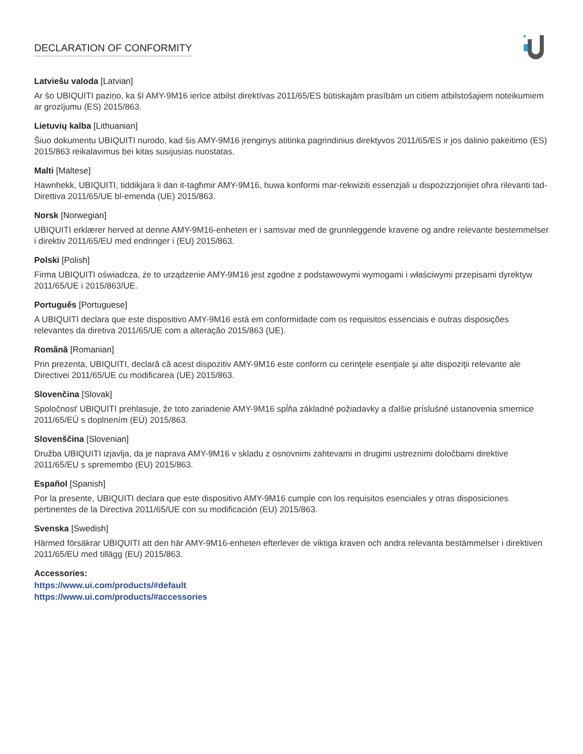DECLARATION OF CONFORMITY
Latviešu valoda [Latvian]
Ar šo UBIQUITI paziņo, ka šī AMY-9M16 ierīce atbilst direktīvas 2011/65/ES būtiskajām prasībām un citiem atbilstošajiem noteikumiem ar grozījumu (ES) 2015/863.
Lietuvių kalba [Lithuanian]
Šiuo dokumentu UBIQUITI nurodo, kad šis AMY-9M16 įrenginys atitinka pagrindinius direktyvos 2011/65/ES ir jos dalinio pakeitimo (ES) 2015/863 reikalavimus bei kitas susijusias nuostatas.
Malti [Maltese]
Hawnhekk, UBIQUITI, tiddikjara li dan it-tagħmir AMY-9M16, huwa konformi mar-rekwiżiti essenzjali u dispożizzjonijiet oħra rilevanti tad-Direttiva 2011/65/UE bl-emenda (UE) 2015/863.
Norsk [Norwegian]
UBIQUITI erklærer herved at denne AMY-9M16-enheten er i samsvar med de grunnleggende kravene og andre relevante bestemmelser i direktiv 2011/65/EU med endringer i (EU) 2015/863.
Polski [Polish]
Firma UBIQUITI oświadcza, że to urządzenie AMY-9M16 jest zgodne z podstawowymi wymogami i właściwymi przepisami dyrektyw 2011/65/UE i 2015/863/UE.
Português [Portuguese]
A UBIQUITI declara que este dispositivo AMY-9M16 está em conformidade com os requisitos essenciais e outras disposições relevantes da diretiva 2011/65/UE com a alteração 2015/863 (UE).
Română [Romanian]
Prin prezenta, UBIQUITI, declară că acest dispozitiv AMY-9M16 este conform cu cerinţele esenţiale şi alte dispoziţii relevante ale Directivei 2011/65/UE cu modificarea (UE) 2015/863.
Slovenčina [Slovak]
Spoločnosť UBIQUITI prehlasuje, že toto zariadenie AMY-9M16 spĺňa základné požiadavky a ďalšie príslušné ustanovenia smernice 2011/65/EÚ s doplnením (EÚ) 2015/863.
Slovenščina [Slovenian]
Družba UBIQUITI izjavlja, da je naprava AMY-9M16 v skladu z osnovnimi zahtevami in drugimi ustreznimi določbami direktive 2011/65/EU s spremembo (EU) 2015/863.
Español [Spanish]
Por la presente, UBIQUITI declara que este dispositivo AMY-9M16 cumple con los requisitos esenciales y otras disposiciones pertinentes de la Directiva 2011/65/UE con su modificación (EU) 2015/863.
Svenska [Swedish]
Härmed försäkrar UBIQUITI att den här AMY-9M16-enheten efterlever de viktiga kraven och andra relevanta bestämmelser i direktiven 2011/65/EU med tillägg (EU) 2015/863.
Accessories:
https://www.ui.com/products/#default
https://www.ui.com/products/#accessories